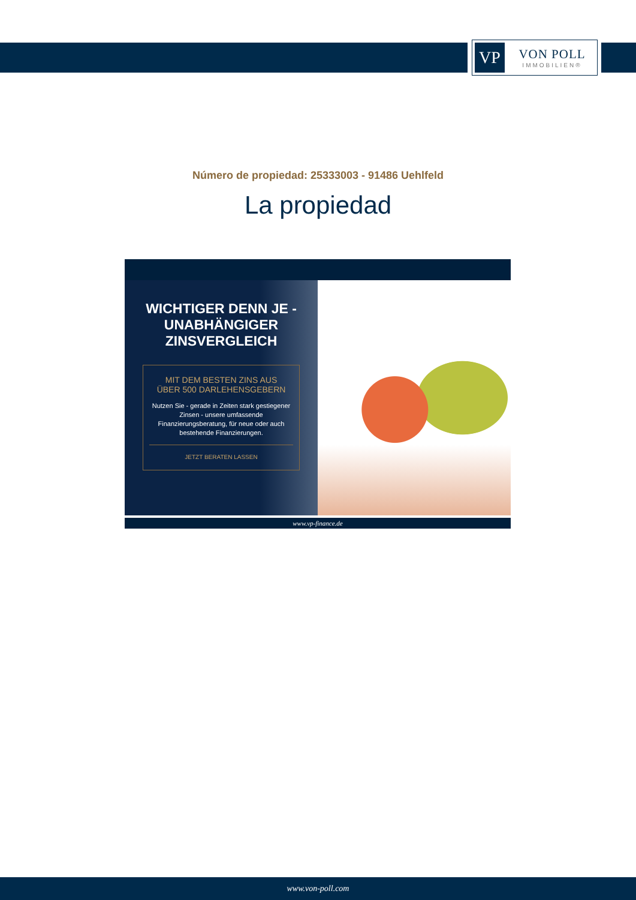VP
VON POLL
IMMOBILIEN®
Número de propiedad: 25333003 - 91486 Uehlfeld
La propiedad
WICHTIGER DENN JE -
UNABHÄNGIGER
ZINSVERGLEICH
MIT DEM BESTEN ZINS AUS
ÜBER 500 DARLEHENSGEBERN
Nutzen Sie - gerade in Zeiten stark gestiegener Zinsen - unsere umfassende Finanzierungsberatung, für neue oder auch bestehende Finanzierungen.
JETZT BERATEN LASSEN
www.vp-finance.de
www.von-poll.com